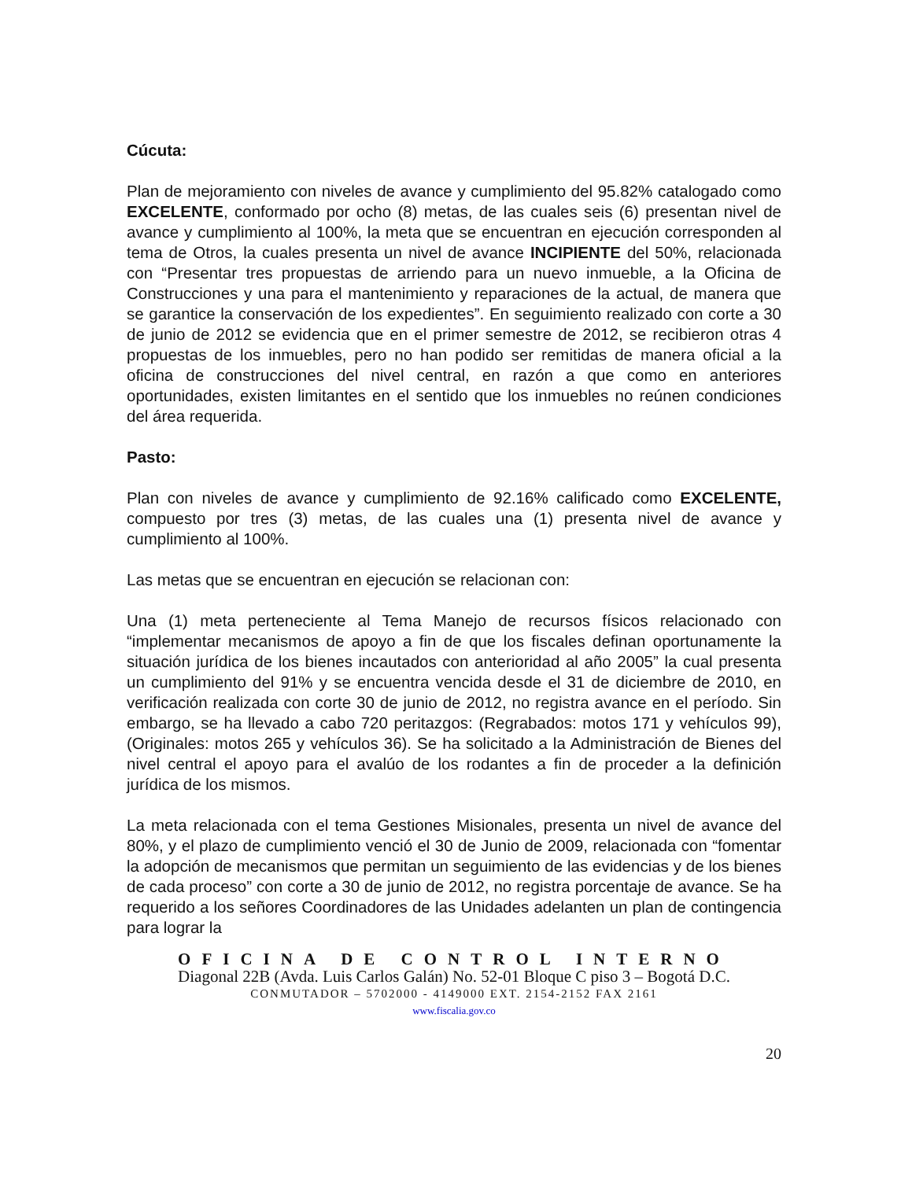Cúcuta:
Plan de mejoramiento con niveles de avance y cumplimiento del 95.82% catalogado como EXCELENTE, conformado por ocho (8) metas, de las cuales seis (6) presentan nivel de avance y cumplimiento al 100%, la meta que se encuentran en ejecución corresponden al tema de Otros, la cuales presenta un nivel de avance INCIPIENTE del 50%, relacionada con “Presentar tres propuestas de arriendo para un nuevo inmueble, a la Oficina de Construcciones y una para el mantenimiento y reparaciones de la actual, de manera que se garantice la conservación de los expedientes”. En seguimiento realizado con corte a 30 de junio de 2012 se evidencia que en el primer semestre de 2012, se recibieron otras 4 propuestas de los inmuebles, pero no han podido ser remitidas de manera oficial a la oficina de construcciones del nivel central, en razón a que como en anteriores oportunidades, existen limitantes en el sentido que los inmuebles no reúnen condiciones del área requerida.
Pasto:
Plan con niveles de avance y cumplimiento de 92.16% calificado como EXCELENTE, compuesto por tres (3) metas, de las cuales una (1) presenta nivel de avance y cumplimiento al 100%.
Las metas que se encuentran en ejecución se relacionan con:
Una (1) meta perteneciente al Tema Manejo de recursos físicos relacionado con “implementar mecanismos de apoyo a fin de que los fiscales definan oportunamente la situación jurídica de los bienes incautados con anterioridad al año 2005” la cual presenta un cumplimiento del 91% y se encuentra vencida desde el 31 de diciembre de 2010, en verificación realizada con corte 30 de junio de 2012, no registra avance en el período. Sin embargo, se ha llevado a cabo 720 peritazgos: (Regrabados: motos 171 y vehículos 99), (Originales: motos 265 y vehículos 36). Se ha solicitado a la Administración de Bienes del nivel central el apoyo para el avalúo de los rodantes a fin de proceder a la definición jurídica de los mismos.
La meta relacionada con el tema Gestiones Misionales, presenta un nivel de avance del 80%, y el plazo de cumplimiento venció el 30 de Junio de 2009, relacionada con “fomentar la adopción de mecanismos que permitan un seguimiento de las evidencias y de los bienes de cada proceso” con corte a 30 de junio de 2012, no registra porcentaje de avance. Se ha requerido a los señores Coordinadores de las Unidades adelanten un plan de contingencia para lograr la
OFICINA DE CONTROL INTERNO
Diagonal 22B (Avda. Luis Carlos Galán) No. 52-01 Bloque C piso 3 – Bogotá D.C.
CONMUTADOR – 5702000 - 4149000 EXT. 2154-2152 FAX 2161
www.fiscalia.gov.co
20